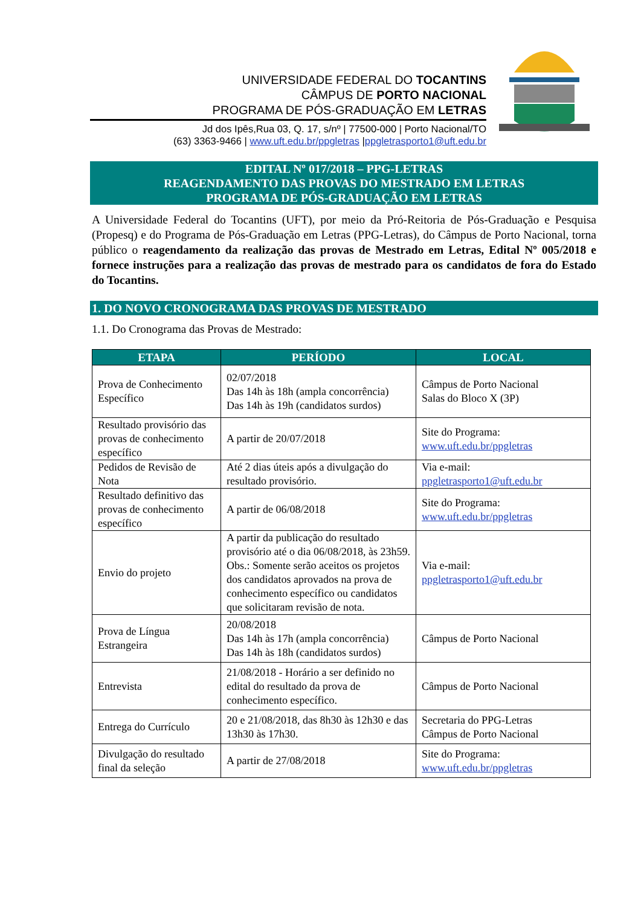UNIVERSIDADE FEDERAL DO TOCANTINS
CÂMPUS DE PORTO NACIONAL
PROGRAMA DE PÓS-GRADUAÇÃO EM LETRAS
Jd dos Ipês,Rua 03, Q. 17, s/nº | 77500-000 | Porto Nacional/TO
(63) 3363-9466 | www.uft.edu.br/ppgletras |ppgletrasporto1@uft.edu.br
EDITAL Nº 017/2018 – PPG-LETRAS
REAGENDAMENTO DAS PROVAS DO MESTRADO EM LETRAS
PROGRAMA DE PÓS-GRADUAÇÃO EM LETRAS
A Universidade Federal do Tocantins (UFT), por meio da Pró-Reitoria de Pós-Graduação e Pesquisa (Propesq) e do Programa de Pós-Graduação em Letras (PPG-Letras), do Câmpus de Porto Nacional, torna público o reagendamento da realização das provas de Mestrado em Letras, Edital Nº 005/2018 e fornece instruções para a realização das provas de mestrado para os candidatos de fora do Estado do Tocantins.
1. DO NOVO CRONOGRAMA DAS PROVAS DE MESTRADO
1.1. Do Cronograma das Provas de Mestrado:
| ETAPA | PERÍODO | LOCAL |
| --- | --- | --- |
| Prova de Conhecimento Específico | 02/07/2018 Das 14h às 18h (ampla concorrência) Das 14h às 19h (candidatos surdos) | Câmpus de Porto Nacional Salas do Bloco X (3P) |
| Resultado provisório das provas de conhecimento específico | A partir de 20/07/2018 | Site do Programa: www.uft.edu.br/ppgletras |
| Pedidos de Revisão de Nota | Até 2 dias úteis após a divulgação do resultado provisório. | Via e-mail: ppgletrasporto1@uft.edu.br |
| Resultado definitivo das provas de conhecimento específico | A partir de 06/08/2018 | Site do Programa: www.uft.edu.br/ppgletras |
| Envio do projeto | A partir da publicação do resultado provisório até o dia 06/08/2018, às 23h59. Obs.: Somente serão aceitos os projetos dos candidatos aprovados na prova de conhecimento específico ou candidatos que solicitaram revisão de nota. | Via e-mail: ppgletrasporto1@uft.edu.br |
| Prova de Língua Estrangeira | 20/08/2018 Das 14h às 17h (ampla concorrência) Das 14h às 18h (candidatos surdos) | Câmpus de Porto Nacional |
| Entrevista | 21/08/2018 - Horário a ser definido no edital do resultado da prova de conhecimento específico. | Câmpus de Porto Nacional |
| Entrega do Currículo | 20 e 21/08/2018, das 8h30 às 12h30 e das 13h30 às 17h30. | Secretaria do PPG-Letras Câmpus de Porto Nacional |
| Divulgação do resultado final da seleção | A partir de 27/08/2018 | Site do Programa: www.uft.edu.br/ppgletras |